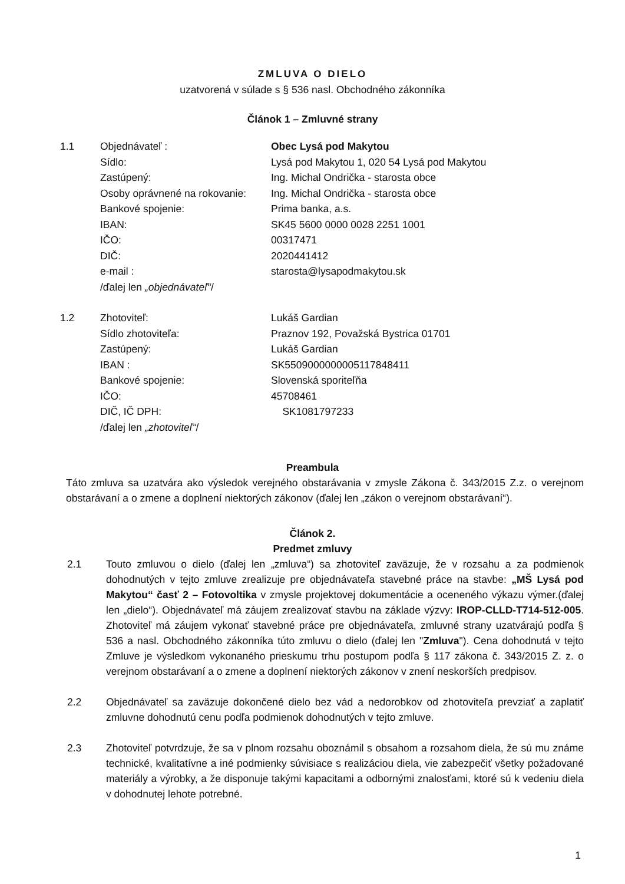ZMLUVA O DIELO
uzatvorená v súlade s § 536 nasl. Obchodného zákonníka
Článok 1 – Zmluvné strany
| 1.1 | Objednávateľ : | Obec Lysá pod Makytou |
| | Sídlo: | Lysá pod Makytou 1, 020 54 Lysá pod Makytou |
| | Zastúpený: | Ing. Michal Ondrička - starosta obce |
| | Osoby oprávnené na rokovanie: | Ing. Michal Ondrička - starosta obce |
| | Bankové spojenie: | Prima banka, a.s. |
| | IBAN: | SK45 5600 0000 0028 2251 1001 |
| | IČO: | 00317471 |
| | DIČ: | 2020441412 |
| | e-mail : | starosta@lysapodmakytou.sk |
| | /ďalej len „objednávateľ“ / | |
| 1.2 | Zhotoviteľ: | Lukáš Gardian |
| | Sídlo zhotoviteľa: | Praznov 192, Považská Bystrica 01701 |
| | Zastúpený: | Lukáš Gardian |
| | IBAN : | SK5509000000005117848411 |
| | Bankové spojenie: | Slovenská sporiteľňa |
| | IČO: | 45708461 |
| | DIČ, IČ DPH: | SK1081797233 |
| | /ďalej len „zhotoviteľ“ / | |
Preambula
Táto zmluva sa uzatvára ako výsledok verejného obstarávania v zmysle Zákona č. 343/2015 Z.z. o verejnom obstarávaní a o zmene a doplnení niektorých zákonov (ďalej len „zákon o verejnom obstarávaní“).
Článok 2.
Predmet zmluvy
2.1 Touto zmluvou o dielo (ďalej len „zmluva“) sa zhotoviteľ zaväzuje, že v rozsahu a za podmienok dohodnutých v tejto zmluve zrealizuje pre objednávateľa stavebné práce na stavbe: „MŠ Lysá pod Makytou“ časť 2 – Fotovoltika v zmysle projektovej dokumentácie a oceneného výkazu výmer.(ďalej len „dielo“). Objednávateľ má záujem zrealizovať stavbu na základe výzvy: IROP-CLLD-T714-512-005. Zhotoviteľ má záujem vykonať stavebné práce pre objednávateľa, zmluvné strany uzatvárajú podľa § 536 a nasl. Obchodného zákonníka túto zmluvu o dielo (ďalej len "Zmluva"). Cena dohodnutá v tejto Zmluve je výsledkom vykonaného prieskumu trhu postupom podľa § 117 zákona č. 343/2015 Z. z. o verejnom obstarávaní a o zmene a doplnení niektorých zákonov v znení neskorších predpisov.
2.2 Objednávateľ sa zaväzuje dokončené dielo bez vád a nedorobkov od zhotoviteľa prevziať a zaplatiť zmluvne dohodnutú cenu podľa podmienok dohodnutých v tejto zmluve.
2.3 Zhotoviteľ potvrdzuje, že sa v plnom rozsahu oboznámil s obsahom a rozsahom diela, že sú mu známe technické, kvalitatívne a iné podmienky súvisiace s realizáciou diela, vie zabezpečiť všetky požadované materiály a výrobky, a že disponuje takými kapacitami a odbornými znalosťami, ktoré sú k vedeniu diela v dohodnutej lehote potrebné.
1